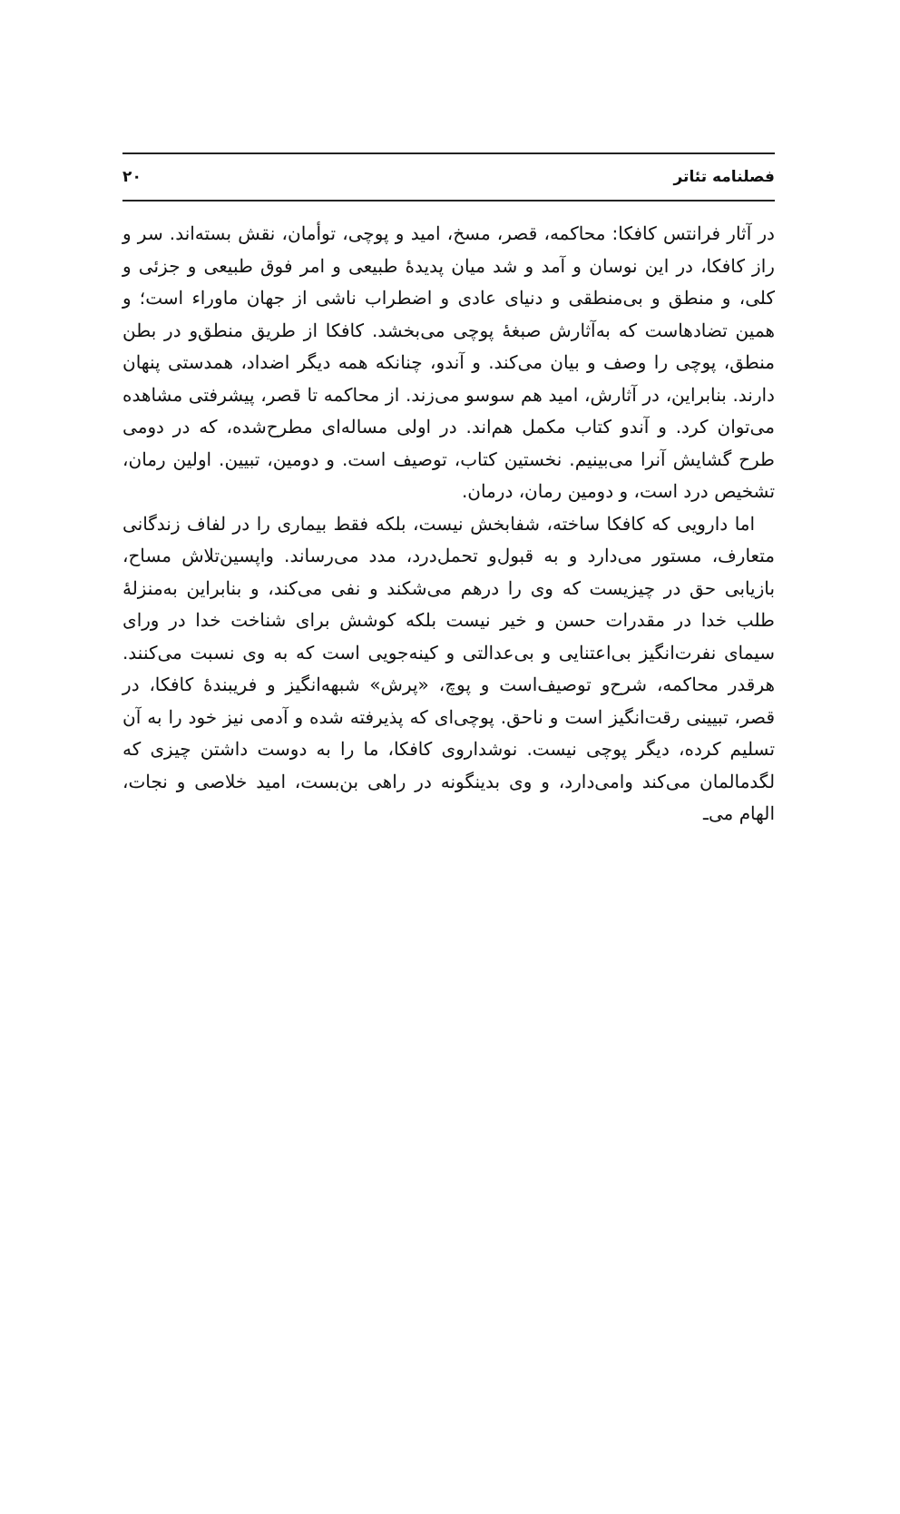فصلنامه تئاتر ۲۰
در آثار فرانتس کافکا: محاکمه، قصر، مسخ، امید و پوچی، توأمان، نقش بسته‌اند. سر و راز کافکا، در این نوسان و آمد و شد میان پدیدهٔ طبیعی و امر فوق طبیعی و جزئی و کلی، و منطق و بی‌منطقی و دنیای عادی و اضطراب ناشی از جهان ماوراء است؛ و همین تضادهاست که به‌آثارش صبغهٔ پوچی می‌بخشد. کافکا از طریق منطق‌و در بطن منطق، پوچی را وصف و بیان می‌کند. و آندو، چنانکه همه دیگر اضداد، همدستی پنهان دارند. بنابراین، در آثارش، امید هم سوسو می‌زند. از محاکمه تا قصر، پیشرفتی مشاهده می‌توان کرد. و آندو کتاب مکمل هم‌اند. در اولی مساله‌ای مطرح‌شده، که در دومی طرح گشایش آنرا می‌بینیم. نخستین کتاب، توصیف است. و دومین، تبیین. اولین رمان، تشخیص درد است، و دومین رمان، درمان.
اما دارویی که کافکا ساخته، شفابخش نیست، بلکه فقط بیماری را در لفاف زندگانی متعارف، مستور می‌دارد و به قبول‌و تحمل‌درد، مدد می‌رساند. واپسین‌تلاش مساح، بازیابی حق در چیزیست که وی را درهم می‌شکند و نفی می‌کند، و بنابراین به‌منزلهٔ طلب خدا در مقدرات حسن و خیر نیست بلکه کوشش برای شناخت خدا در ورای سیمای نفرت‌انگیز بی‌اعتنایی و بی‌عدالتی و کینه‌جویی است که به وی نسبت می‌کنند. هرقدر محاکمه، شرح‌و توصیف‌است و پوچ، «پرش» شبهه‌انگیز و فریبندهٔ کافکا، در قصر، تبیینی رقت‌انگیز است و ناحق. پوچی‌ای که پذیرفته شده و آدمی نیز خود را به آن تسلیم کرده، دیگر پوچی نیست. نوشداروی کافکا، ما را به دوست داشتن چیزی که لگدمالمان می‌کند وامی‌دارد، و وی بدینگونه در راهی بن‌بست، امید خلاصی و نجات، الهام می‌ـ